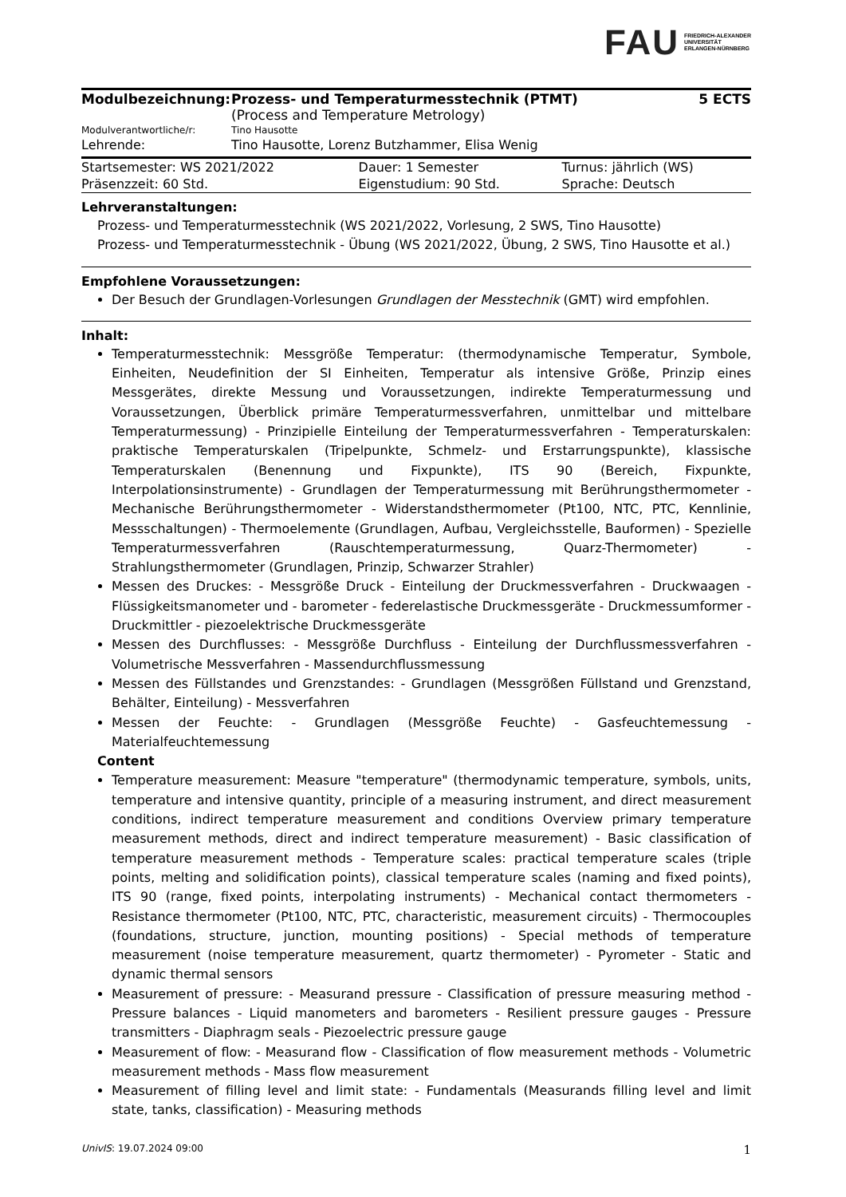FAU FRIEDRICH-ALEXANDER
UNIVERSITÄT
ERLANGEN-NÜRNBERG
| Modulbezeichnung: | Prozess- und Temperaturmesstechnik (PTMT) (Process and Temperature Metrology) | 5 ECTS |
| Modulverantwortliche/r: | Tino Hausotte | |
| Lehrende: | Tino Hausotte, Lorenz Butzhammer, Elisa Wenig | |
| Startsemester: WS 2021/2022 | Dauer: 1 Semester | Turnus: jährlich (WS) |
| Präsenzzeit: 60 Std. | Eigenstudium: 90 Std. | Sprache: Deutsch |
Lehrveranstaltungen:
Prozess- und Temperaturmesstechnik (WS 2021/2022, Vorlesung, 2 SWS, Tino Hausotte)
Prozess- und Temperaturmesstechnik - Übung (WS 2021/2022, Übung, 2 SWS, Tino Hausotte et al.)
Empfohlene Voraussetzungen:
Der Besuch der Grundlagen-Vorlesungen Grundlagen der Messtechnik (GMT) wird empfohlen.
Inhalt:
Temperaturmesstechnik: Messgröße Temperatur: (thermodynamische Temperatur, Symbole, Einheiten, Neudefinition der SI Einheiten, Temperatur als intensive Größe, Prinzip eines Messgerätes, direkte Messung und Voraussetzungen, indirekte Temperaturmessung und Voraussetzungen, Überblick primäre Temperaturmessverfahren, unmittelbar und mittelbare Temperaturmessung) - Prinzipielle Einteilung der Temperaturmessverfahren - Temperaturskalen: praktische Temperaturskalen (Tripelpunkte, Schmelz- und Erstarrungspunkte), klassische Temperaturskalen (Benennung und Fixpunkte), ITS 90 (Bereich, Fixpunkte, Interpolationsinstrumente) - Grundlagen der Temperaturmessung mit Berührungsthermometer - Mechanische Berührungsthermometer - Widerstandsthermometer (Pt100, NTC, PTC, Kennlinie, Messschaltungen) - Thermoelemente (Grundlagen, Aufbau, Vergleichsstelle, Bauformen) - Spezielle Temperaturmessverfahren (Rauschtemperaturmessung, Quarz-Thermometer) - Strahlungsthermometer (Grundlagen, Prinzip, Schwarzer Strahler)
Messen des Druckes: - Messgröße Druck - Einteilung der Druckmessverfahren - Druckwaagen - Flüssigkeitsmanometer und - barometer - federelastische Druckmessgeräte - Druckmessumformer - Druckmittler - piezoelektrische Druckmessgeräte
Messen des Durchflusses: - Messgröße Durchfluss - Einteilung der Durchflussmessverfahren - Volumetrische Messverfahren - Massendurchflussmessung
Messen des Füllstandes und Grenzstandes: - Grundlagen (Messgrößen Füllstand und Grenzstand, Behälter, Einteilung) - Messverfahren
Messen der Feuchte: - Grundlagen (Messgröße Feuchte) - Gasfeuchtemessung - Materialfeuchtemessung
Content
Temperature measurement: Measure "temperature" (thermodynamic temperature, symbols, units, temperature and intensive quantity, principle of a measuring instrument, and direct measurement conditions, indirect temperature measurement and conditions Overview primary temperature measurement methods, direct and indirect temperature measurement) - Basic classification of temperature measurement methods - Temperature scales: practical temperature scales (triple points, melting and solidification points), classical temperature scales (naming and fixed points), ITS 90 (range, fixed points, interpolating instruments) - Mechanical contact thermometers - Resistance thermometer (Pt100, NTC, PTC, characteristic, measurement circuits) - Thermocouples (foundations, structure, junction, mounting positions) - Special methods of temperature measurement (noise temperature measurement, quartz thermometer) - Pyrometer - Static and dynamic thermal sensors
Measurement of pressure: - Measurand pressure - Classification of pressure measuring method - Pressure balances - Liquid manometers and barometers - Resilient pressure gauges - Pressure transmitters - Diaphragm seals - Piezoelectric pressure gauge
Measurement of flow: - Measurand flow - Classification of flow measurement methods - Volumetric measurement methods - Mass flow measurement
Measurement of filling level and limit state: - Fundamentals (Measurands filling level and limit state, tanks, classification) - Measuring methods
UnivIS: 19.07.2024 09:00 1